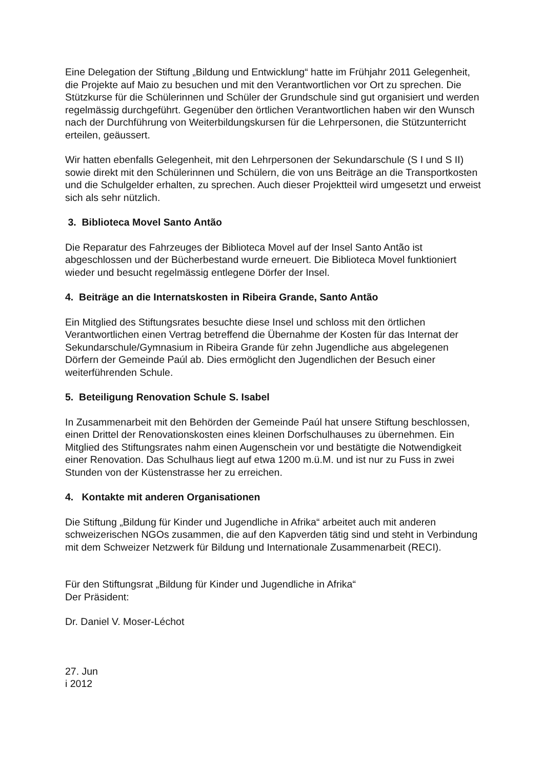Eine Delegation der Stiftung „Bildung und Entwicklung“ hatte im Frühjahr 2011 Gelegenheit, die Projekte auf Maio zu besuchen und mit den Verantwortlichen vor Ort zu sprechen. Die Stützkurse für die Schülerinnen und Schüler der Grundschule sind gut organisiert und werden regelmässig durchgeführt. Gegenüber den örtlichen Verantwortlichen haben wir den Wunsch nach der Durchführung von Weiterbildungskursen für die Lehrpersonen, die Stützunterricht erteilen, geäussert.
Wir hatten ebenfalls Gelegenheit, mit den Lehrpersonen der Sekundarschule (S I und S II) sowie direkt mit den Schülerinnen und Schülern, die von uns Beiträge an die Transportkosten und die Schulgelder erhalten, zu sprechen. Auch dieser Projektteil wird umgesetzt und erweist sich als sehr nützlich.
3. Biblioteca Movel Santo Antão
Die Reparatur des Fahrzeuges der Biblioteca Movel auf der Insel Santo Antão ist abgeschlossen und der Bücherbestand wurde erneuert. Die Biblioteca Movel funktioniert wieder und besucht regelmässig entlegene Dörfer der Insel.
4. Beiträge an die Internatskosten in Ribeira Grande, Santo Antão
Ein Mitglied des Stiftungsrates besuchte diese Insel und schloss mit den örtlichen Verantwortlichen einen Vertrag betreffend die Übernahme der Kosten für das Internat der Sekundarschule/Gymnasium in Ribeira Grande für zehn Jugendliche aus abgelegenen Dörfern der Gemeinde Paúl ab. Dies ermöglicht den Jugendlichen der Besuch einer weiterführenden Schule.
5. Beteiligung Renovation Schule S. Isabel
In Zusammenarbeit mit den Behörden der Gemeinde Paúl hat unsere Stiftung beschlossen, einen Drittel der Renovationskosten eines kleinen Dorfschulhauses zu übernehmen. Ein Mitglied des Stiftungsrates nahm einen Augenschein vor und bestätigte die Notwendigkeit einer Renovation. Das Schulhaus liegt auf etwa 1200 m.ü.M. und ist nur zu Fuss in zwei Stunden von der Küstenstrasse her zu erreichen.
4. Kontakte mit anderen Organisationen
Die Stiftung „Bildung für Kinder und Jugendliche in Afrika“ arbeitet auch mit anderen schweizerischen NGOs zusammen, die auf den Kapverden tätig sind und steht in Verbindung mit dem Schweizer Netzwerk für Bildung und Internationale Zusammenarbeit (RECI).
Für den Stiftungsrat „Bildung für Kinder und Jugendliche in Afrika“
Der Präsident:
Dr. Daniel V. Moser-Léchot
27. Jun
i 2012